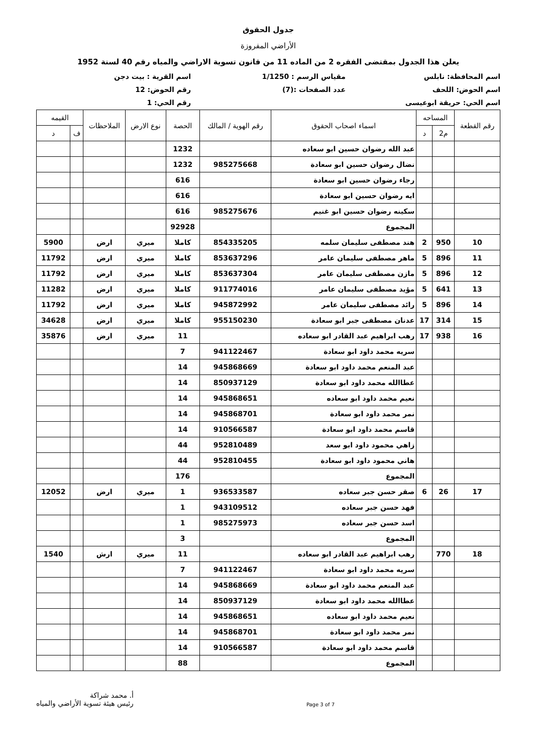جدول الحقوق
الأراضي المفروزة
يعلن هذا الجدول بمقتضى الفقره 2 من الماده 11 من قانون تسوية الاراضي والمياه رقم 40 لسنة 1952
اسم المحافظة: نابلس
مقياس الرسم : 1/1250
اسم القرية : بيت دجن
اسم الحوض: اللحف
عدد الصفحات :(7)
رقم الحوض: 12
اسم الحي: حريقة ابوعيسى
رقم الحي: 1
| رقم القطعة | المساحه | | اسماء اصحاب الحقوق | رقم الهوية / المالك | الحصة | نوع الارض | الملاحظات | القيمه | |
| --- | --- | --- | --- | --- | --- | --- | --- | --- | --- |
| | م2 | د | | | | | | ف | د |
| | | | عبد الله رضوان حسين ابو سعاده | | 1232 | | | | |
| | | | نضال رضوان حسين ابو سعادة | 985275668 | 1232 | | | | |
| | | | رجاء رضوان حسين ابو سعادة | | 616 | | | | |
| | | | ايه رضوان حسين ابو سعادة | | 616 | | | | |
| | | | سكينه رضوان حسين ابو غنيم | 985275676 | 616 | | | | |
| | | | المجموع | | 92928 | | | | |
| 10 | 950 | 2 | هند مصطفى سليمان سلمه | 854335205 | كاملا | ميري | ارض | | 5900 |
| 11 | 896 | 5 | ماهر مصطفى سليمان عامر | 853637296 | كاملا | ميري | ارض | | 11792 |
| 12 | 896 | 5 | مازن مصطفى سليمان عامر | 853637304 | كاملا | ميري | ارض | | 11792 |
| 13 | 641 | 5 | مؤيد مصطفى سليمان عامر | 911774016 | كاملا | ميري | ارض | | 11282 |
| 14 | 896 | 5 | رائد مصطفى سليمان عامر | 945872992 | كاملا | ميري | ارض | | 11792 |
| 15 | 314 | 17 | عدنان مصطفى جبر ابو سعادة | 955150230 | كاملا | ميري | ارض | | 34628 |
| 16 | 938 | 17 | رهب ابراهيم عبد القادر ابو سعاده | | 11 | ميري | ارض | | 35876 |
| | | | سريه محمد داود ابو سعادة | 941122467 | 7 | | | | |
| | | | عبد المنعم محمد داود ابو سعادة | 945868669 | 14 | | | | |
| | | | عطاالله محمد داود ابو سعادة | 850937129 | 14 | | | | |
| | | | نعيم محمد داود ابو سعاده | 945868651 | 14 | | | | |
| | | | نمر محمد داود ابو سعادة | 945868701 | 14 | | | | |
| | | | قاسم محمد داود ابو سعادة | 910566587 | 14 | | | | |
| | | | زاهي محمود داود ابو سعد | 952810489 | 44 | | | | |
| | | | هاني محمود داود ابو سعادة | 952810455 | 44 | | | | |
| | | | المجموع | | 176 | | | | |
| 17 | 26 | 6 | صقر حسن جبر سعاده | 936533587 | 1 | ميري | ارض | | 12052 |
| | | | فهد حسن جبر سعاده | 943109512 | 1 | | | | |
| | | | اسد حسن جبر سعاده | 985275973 | 1 | | | | |
| | | | المجموع | | 3 | | | | |
| 18 | 770 | | رهب ابراهيم عبد القادر ابو سعاده | | 11 | ميري | ارش | | 1540 |
| | | | سريه محمد داود ابو سعادة | 941122467 | 7 | | | | |
| | | | عبد المنعم محمد داود ابو سعادة | 945868669 | 14 | | | | |
| | | | عطاالله محمد داود ابو سعادة | 850937129 | 14 | | | | |
| | | | نعيم محمد داود ابو سعاده | 945868651 | 14 | | | | |
| | | | نمر محمد داود ابو سعادة | 945868701 | 14 | | | | |
| | | | قاسم محمد داود ابو سعادة | 910566587 | 14 | | | | |
| | | | المجموع | | 88 | | | | |
Page 3 of 7
أ. محمد شراكة
رئيس هيئة تسوية الأراضي والمياه